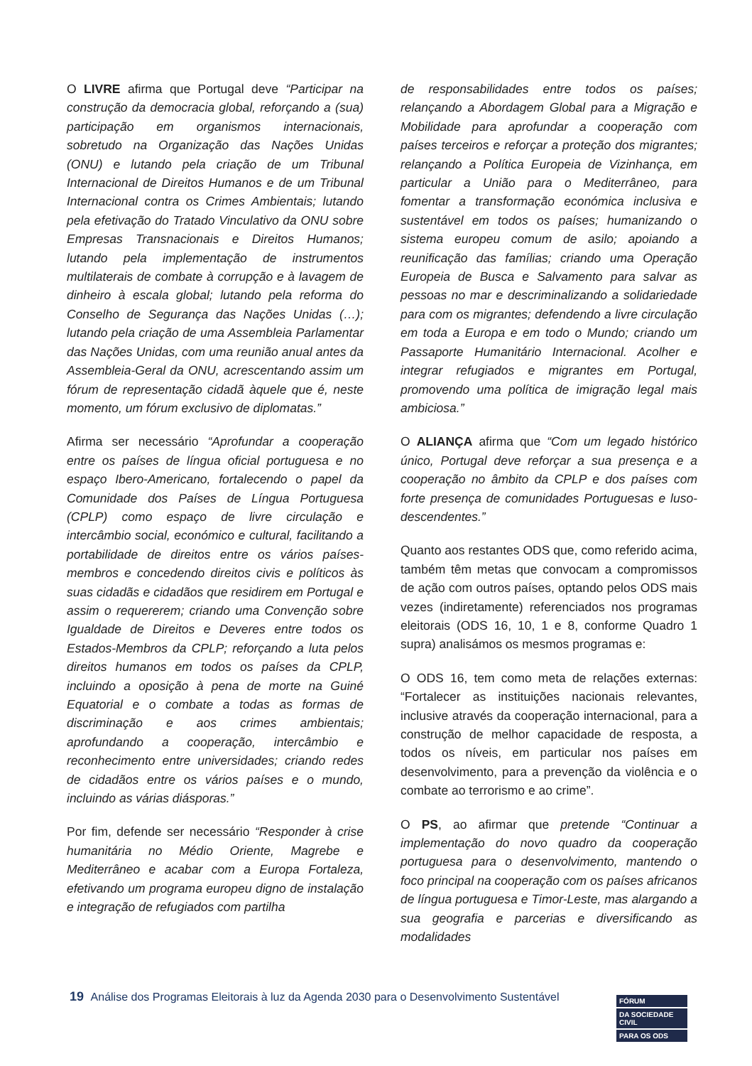O LIVRE afirma que Portugal deve “Participar na construção da democracia global, reforçando a (sua) participação em organismos internacionais, sobretudo na Organização das Nações Unidas (ONU) e lutando pela criação de um Tribunal Internacional de Direitos Humanos e de um Tribunal Internacional contra os Crimes Ambientais; lutando pela efetivação do Tratado Vinculativo da ONU sobre Empresas Transnacionais e Direitos Humanos; lutando pela implementação de instrumentos multilaterais de combate à corrupção e à lavagem de dinheiro à escala global; lutando pela reforma do Conselho de Segurança das Nações Unidas (…); lutando pela criação de uma Assembleia Parlamentar das Nações Unidas, com uma reunião anual antes da Assembleia-Geral da ONU, acrescentando assim um fórum de representação cidadã àquele que é, neste momento, um fórum exclusivo de diplomatas.”
Afirma ser necessário “Aprofundar a cooperação entre os países de língua oficial portuguesa e no espaço Ibero-Americano, fortalecendo o papel da Comunidade dos Países de Língua Portuguesa (CPLP) como espaço de livre circulação e intercâmbio social, económico e cultural, facilitando a portabilidade de direitos entre os vários países-membros e concedendo direitos civis e políticos às suas cidadãs e cidadãos que residirem em Portugal e assim o requererem; criando uma Convenção sobre Igualdade de Direitos e Deveres entre todos os Estados-Membros da CPLP; reforçando a luta pelos direitos humanos em todos os países da CPLP, incluindo a oposição à pena de morte na Guiné Equatorial e o combate a todas as formas de discriminação e aos crimes ambientais; aprofundando a cooperação, intercâmbio e reconhecimento entre universidades; criando redes de cidadãos entre os vários países e o mundo, incluindo as várias diásporas.”
Por fim, defende ser necessário “Responder à crise humanitária no Médio Oriente, Magrebe e Mediterrâneo e acabar com a Europa Fortaleza, efetivando um programa europeu digno de instalação e integração de refugiados com partilha
de responsabilidades entre todos os países; relançando a Abordagem Global para a Migração e Mobilidade para aprofundar a cooperação com países terceiros e reforçar a proteção dos migrantes; relançando a Política Europeia de Vizinhança, em particular a União para o Mediterrâneo, para fomentar a transformação económica inclusiva e sustentável em todos os países; humanizando o sistema europeu comum de asilo; apoiando a reunificação das famílias; criando uma Operação Europeia de Busca e Salvamento para salvar as pessoas no mar e descriminalizando a solidariedade para com os migrantes; defendendo a livre circulação em toda a Europa e em todo o Mundo; criando um Passaporte Humanitário Internacional. Acolher e integrar refugiados e migrantes em Portugal, promovendo uma política de imigração legal mais ambiciosa.”
O ALIANÇA afirma que “Com um legado histórico único, Portugal deve reforçar a sua presença e a cooperação no âmbito da CPLP e dos países com forte presença de comunidades Portuguesas e luso-descendentes.”
Quanto aos restantes ODS que, como referido acima, também têm metas que convocam a compromissos de ação com outros países, optando pelos ODS mais vezes (indiretamente) referenciados nos programas eleitorais (ODS 16, 10, 1 e 8, conforme Quadro 1 supra) analisámos os mesmos programas e:
O ODS 16, tem como meta de relações externas: “Fortalecer as instituições nacionais relevantes, inclusive através da cooperação internacional, para a construção de melhor capacidade de resposta, a todos os níveis, em particular nos países em desenvolvimento, para a prevenção da violência e o combate ao terrorismo e ao crime”.
O PS, ao afirmar que pretende “Continuar a implementação do novo quadro da cooperação portuguesa para o desenvolvimento, mantendo o foco principal na cooperação com os países africanos de língua portuguesa e Timor-Leste, mas alargando a sua geografia e parcerias e diversificando as modalidades
19 Análise dos Programas Eleitorais à luz da Agenda 2030 para o Desenvolvimento Sustentável
FÓRUM
DA SOCIEDADE CIVIL
PARA OS ODS